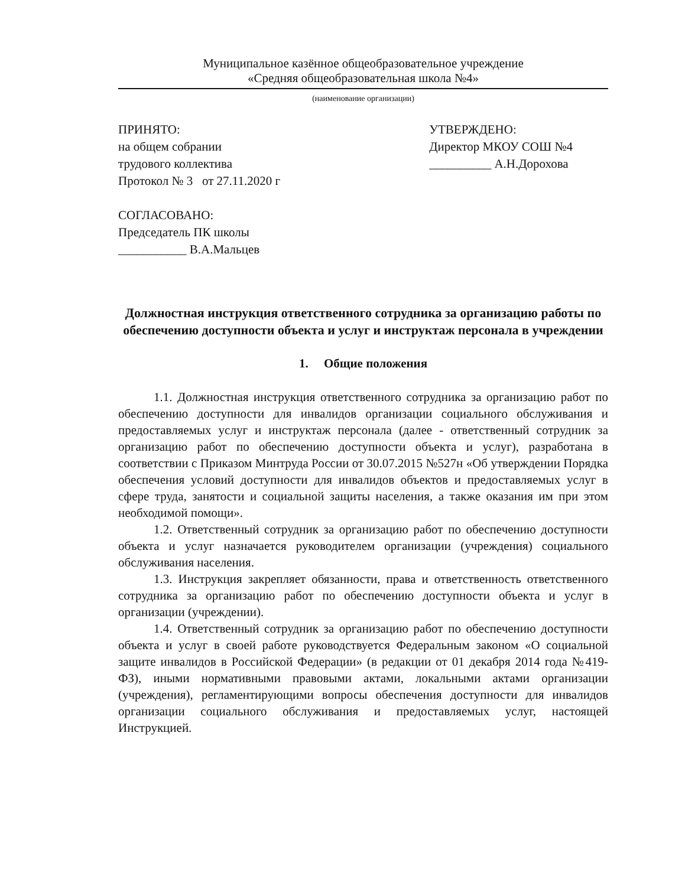Муниципальное казённое общеобразовательное учреждение
«Средняя общеобразовательная школа №4»
(наименование организации)
ПРИНЯТО:
на общем собрании
трудового коллектива
Протокол № 3 от 27.11.2020 г
СОГЛАСОВАНО:
Председатель ПК школы
___________ В.А.Мальцев
УТВЕРЖДЕНО:
Директор МКОУ СОШ №4
__________ А.Н.Дорохова
Должностная инструкция ответственного сотрудника за организацию работы по обеспечению доступности объекта и услуг и инструктаж персонала в учреждении
1. Общие положения
1.1. Должностная инструкция ответственного сотрудника за организацию работ по обеспечению доступности для инвалидов организации социального обслуживания и предоставляемых услуг и инструктаж персонала (далее - ответственный сотрудник за организацию работ по обеспечению доступности объекта и услуг), разработана в соответствии с Приказом Минтруда России от 30.07.2015 №527н «Об утверждении Порядка обеспечения условий доступности для инвалидов объектов и предоставляемых услуг в сфере труда, занятости и социальной защиты населения, а также оказания им при этом необходимой помощи».
1.2. Ответственный сотрудник за организацию работ по обеспечению доступности объекта и услуг назначается руководителем организации (учреждения) социального обслуживания населения.
1.3. Инструкция закрепляет обязанности, права и ответственность ответственного сотрудника за организацию работ по обеспечению доступности объекта и услуг в организации (учреждении).
1.4. Ответственный сотрудник за организацию работ по обеспечению доступности объекта и услуг в своей работе руководствуется Федеральным законом «О социальной защите инвалидов в Российской Федерации» (в редакции от 01 декабря 2014 года №419-ФЗ), иными нормативными правовыми актами, локальными актами организации (учреждения), регламентирующими вопросы обеспечения доступности для инвалидов организации социального обслуживания и предоставляемых услуг, настоящей Инструкцией.